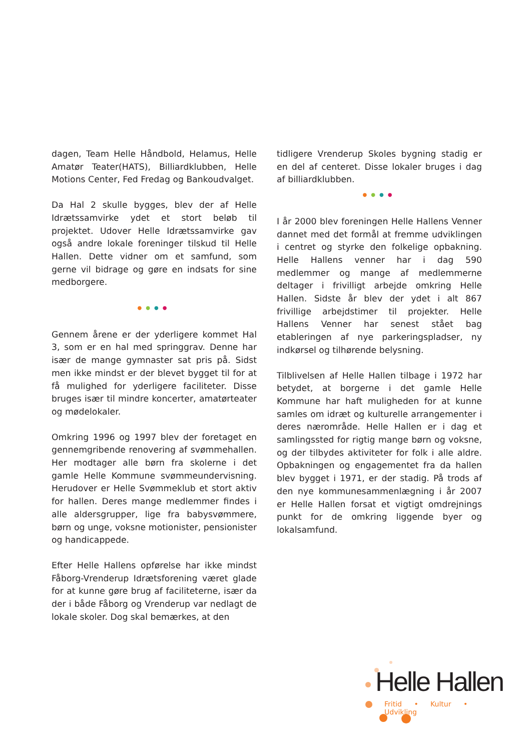dagen, Team Helle Håndbold, Helamus, Helle Amatør Teater(HATS), Billiardklubben, Helle Motions Center, Fed Fredag og Bankoudvalget.
Da Hal 2 skulle bygges, blev der af Helle Idrætssamvirke ydet et stort beløb til projektet. Udover Helle Idrætssamvirke gav også andre lokale foreninger tilskud til Helle Hallen. Dette vidner om et samfund, som gerne vil bidrage og gøre en indsats for sine medborgere.
●●●●
Gennem årene er der yderligere kommet Hal 3, som er en hal med springgrav. Denne har især de mange gymnaster sat pris på. Sidst men ikke mindst er der blevet bygget til for at få mulighed for yderligere faciliteter. Disse bruges især til mindre koncerter, amatørteater og mødelokaler.
Omkring 1996 og 1997 blev der foretaget en gennemgribende renovering af svømmehallen. Her modtager alle børn fra skolerne i det gamle Helle Kommune svømmeundervisning. Herudover er Helle Svømmeklub et stort aktiv for hallen. Deres mange medlemmer findes i alle aldersgrupper, lige fra babysvømmere, børn og unge, voksne motionister, pensionister og handicappede.
Efter Helle Hallens opførelse har ikke mindst Fåborg-Vrenderup Idrætsforening været glade for at kunne gøre brug af faciliteterne, især da der i både Fåborg og Vrenderup var nedlagt de lokale skoler. Dog skal bemærkes, at den
tidligere Vrenderup Skoles bygning stadig er en del af centeret. Disse lokaler bruges i dag af billiardklubben.
●●●●
I år 2000 blev foreningen Helle Hallens Venner dannet med det formål at fremme udviklingen i centret og styrke den folkelige opbakning. Helle Hallens venner har i dag 590 medlemmer og mange af medlemmerne deltager i frivilligt arbejde omkring Helle Hallen. Sidste år blev der ydet i alt 867 frivillige arbejdstimer til projekter. Helle Hallens Venner har senest stået bag etableringen af nye parkeringspladser, ny indkørsel og tilhørende belysning.
Tilblivelsen af Helle Hallen tilbage i 1972 har betydet, at borgerne i det gamle Helle Kommune har haft muligheden for at kunne samles om idræt og kulturelle arrangementer i deres nærområde. Helle Hallen er i dag et samlingssted for rigtig mange børn og voksne, og der tilbydes aktiviteter for folk i alle aldre. Opbakningen og engagementet fra da hallen blev bygget i 1971, er der stadig. På trods af den nye kommunesammenlægning i år 2007 er Helle Hallen forsat et vigtigt omdrejnings punkt for de omkring liggende byer og lokalsamfund.
Helle Hallen
Fritid • Kultur • Udvikling